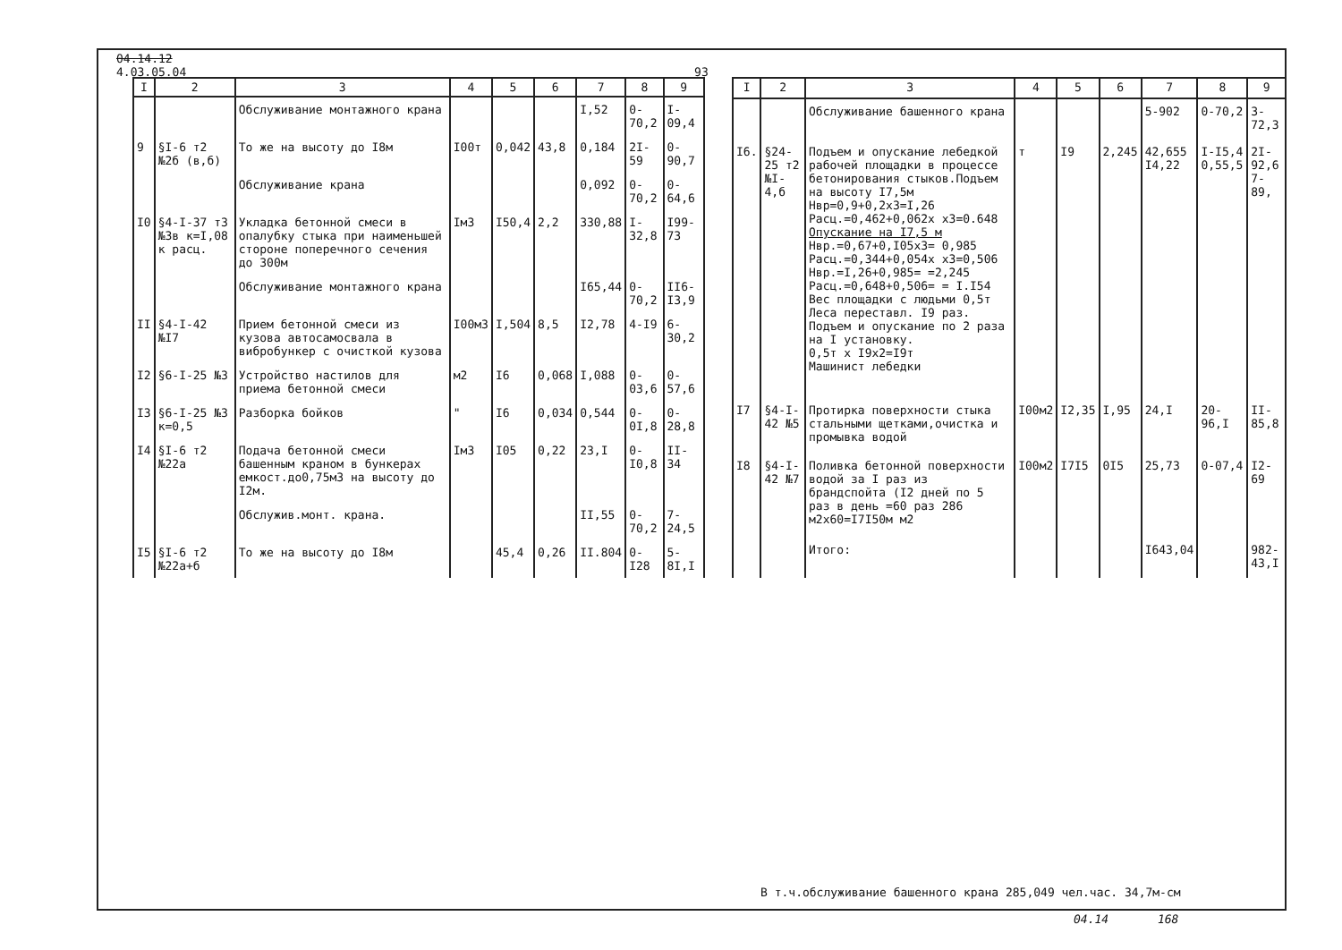04.14.12
4.03.05.04 93
| I | 2 | 3 | 4 | 5 | 6 | 7 | 8 | 9 |
| --- | --- | --- | --- | --- | --- | --- | --- | --- |
| | | Обслуживание монтажного крана | | | | I,52 | 0-70,2 | I-09,4 |
| 9 | §I-6 т2 №2б (в,б) | То же на высоту до I8м | I00т | 0,042 | 43,8 | 0,184 | 2I-59 | 0-90,7 |
| | | Обслуживание крана | | | | 0,092 | 0-70,2 | 0-64,6 |
| I0 | §4-I-37 т3 №3в к=I,08 к расц. | Укладка бетонной смеси в опалубку стыка при наименьшей стороне поперечного сечения до 300м | Iм3 | I50,4 | 2,2 | 330,88 | I-32,8 | I99-73 |
| | | Обслуживание монтажного крана | | | | I65,44 | 0-70,2 | II6-I3,9 |
| II | §4-I-42 №I7 | Прием бетонной смеси из кузова автосамосвала в вибробункер с очисткой кузова | I00м3 | I,504 | 8,5 | I2,78 | 4-I9 | 6-30,2 |
| I2 | §6-I-25 №3 | Устройство настилов для приема бетонной смеси | м2 | I6 | 0,068 | I,088 | 0-03,6 | 0-57,6 |
| I3 | §6-I-25 №3 к=0,5 | Разборка бойков | " | I6 | 0,034 | 0,544 | 0-0I,8 | 0-28,8 |
| I4 | §I-6 т2 №22а | Подача бетонной смеси башенным краном в бункерах емкост.до0,75м3 на высоту до I2м. | Iм3 | I05 | 0,22 | 23,I | 0-I0,8 | II-34 |
| | | Обслужив.монт. крана. | | | | II,55 | 0-70,2 | 7-24,5 |
| I5 | §I-6 т2 №22а+б | То же на высоту до I8м | | 45,4 | 0,26 | II.804 | 0-I28 | 5-8I,I |
| I | 2 | 3 | 4 | 5 | 6 | 7 | 8 | 9 |
| --- | --- | --- | --- | --- | --- | --- | --- | --- |
| | | Обслуживание башенного крана | | | | 5-902 | 0-70,2 | 3-72,3 |
| I6. | §24-25 т2 №I-4,б | Подъем и опускание лебедкой рабочей площадки в процессе бетонирования стыков.Подъем на высоту I7,5м Нвр=0,9+0,2х3=I,26 Расц.=0,462+0,062х х3=0.648 Опускание на I7,5 м Нвр.=0,67+0,I05х3= 0,985 Расц.=0,344+0,054х х3=0,506 Нвр.=I,26+0,985= =2,245 Расц.=0,648+0,506= = I.I54 Вес площадки с людьми 0,5т Леса переставл. I9 раз. Подъем и опускание по 2 раза на I установку. 0,5т х I9х2=I9т Машинист лебедки | т | I9 | 2,245 | 42,655 I4,22 | I-I5,4 0,55,5 | 2I-92,6 7-89, |
| I7 | §4-I-42 №5 | Протирка поверхности стыка стальными щетками,очистка и промывка водой | I00м2 | I2,35 | I,95 | 24,I | 20-96,I | II-85,8 |
| I8 | §4-I-42 №7 | Поливка бетонной поверхности водой за I раз из брандспойта (I2 дней по 5 раз в день =60 раз 286 м2х60=I7I50м м2 | I00м2 | I7I5 | 0I5 | 25,73 | 0-07,4 | I2-69 |
| | | Итого: | | | | I643,04 | | 982-43,I |
В т.ч.обслуживание башенного крана 285,049 чел.час. 34,7м-см
04.14 168